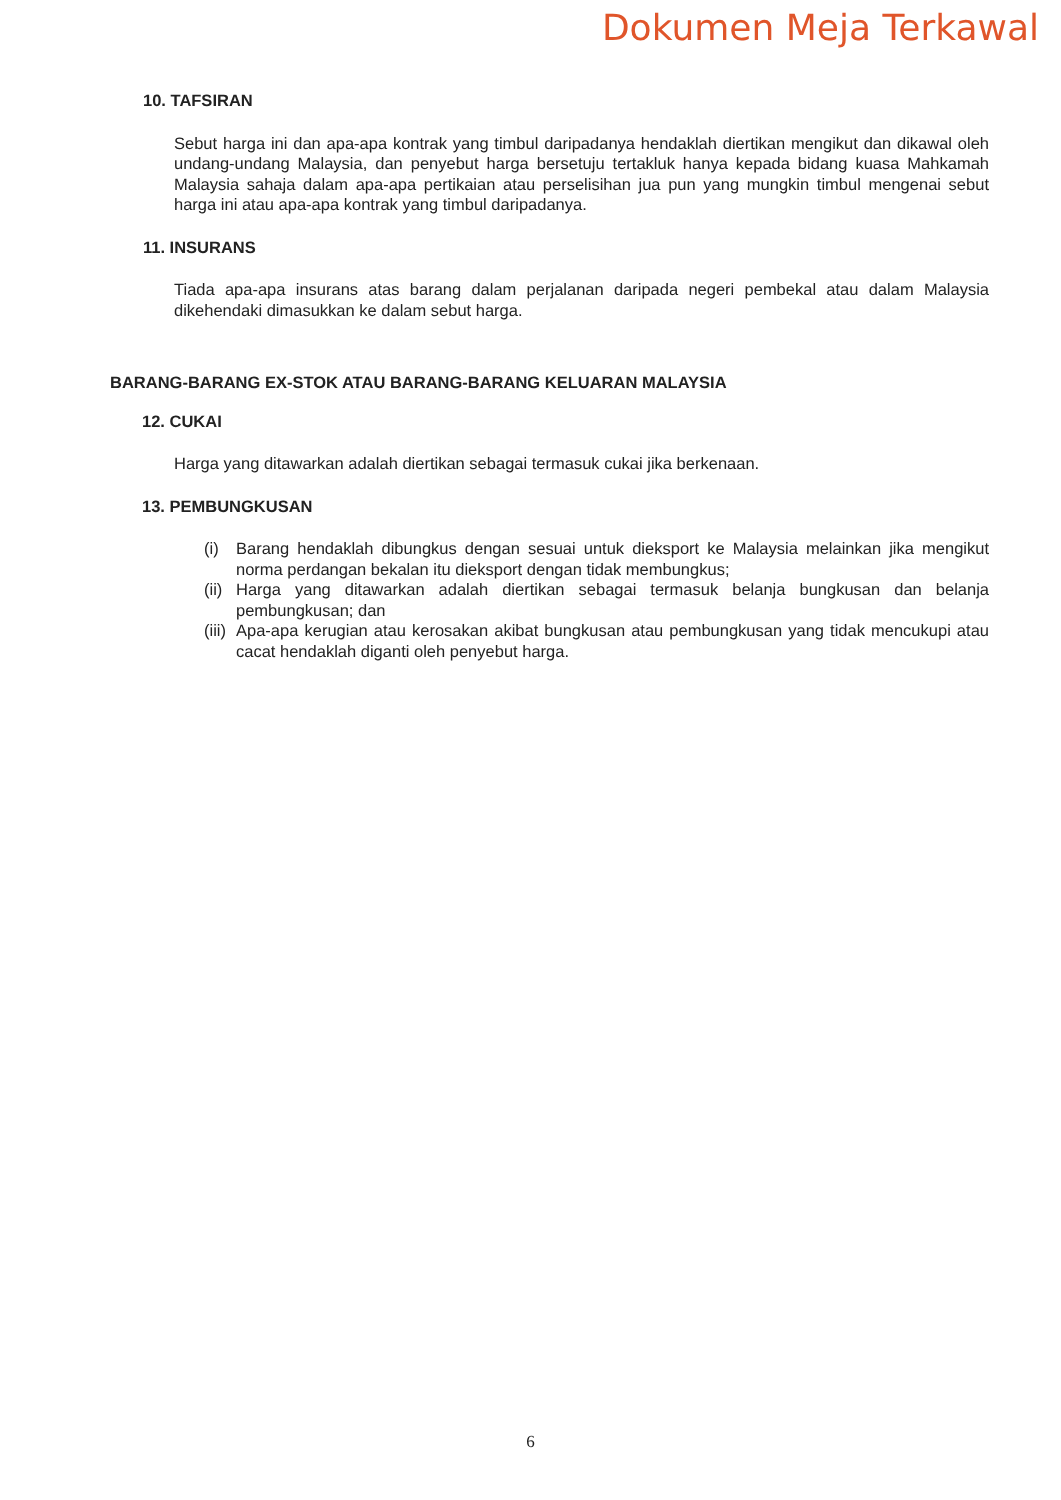Dokumen Meja Terkawal
10. TAFSIRAN
Sebut harga ini dan apa-apa kontrak yang timbul daripadanya hendaklah diertikan mengikut dan dikawal oleh undang-undang Malaysia, dan penyebut harga bersetuju tertakluk hanya kepada bidang kuasa Mahkamah Malaysia sahaja dalam apa-apa pertikaian atau perselisihan jua pun yang mungkin timbul mengenai sebut harga ini atau apa-apa kontrak yang timbul daripadanya.
11. INSURANS
Tiada apa-apa insurans atas barang dalam perjalanan daripada negeri pembekal atau dalam Malaysia dikehendaki dimasukkan ke dalam sebut harga.
BARANG-BARANG EX-STOK ATAU BARANG-BARANG KELUARAN MALAYSIA
12. CUKAI
Harga yang ditawarkan adalah diertikan sebagai termasuk cukai jika berkenaan.
13. PEMBUNGKUSAN
(i) Barang hendaklah dibungkus dengan sesuai untuk dieksport ke Malaysia melainkan jika mengikut norma perdangan bekalan itu dieksport dengan tidak membungkus;
(ii) Harga yang ditawarkan adalah diertikan sebagai termasuk belanja bungkusan dan belanja pembungkusan; dan
(iii) Apa-apa kerugian atau kerosakan akibat bungkusan atau pembungkusan yang tidak mencukupi atau cacat hendaklah diganti oleh penyebut harga.
6